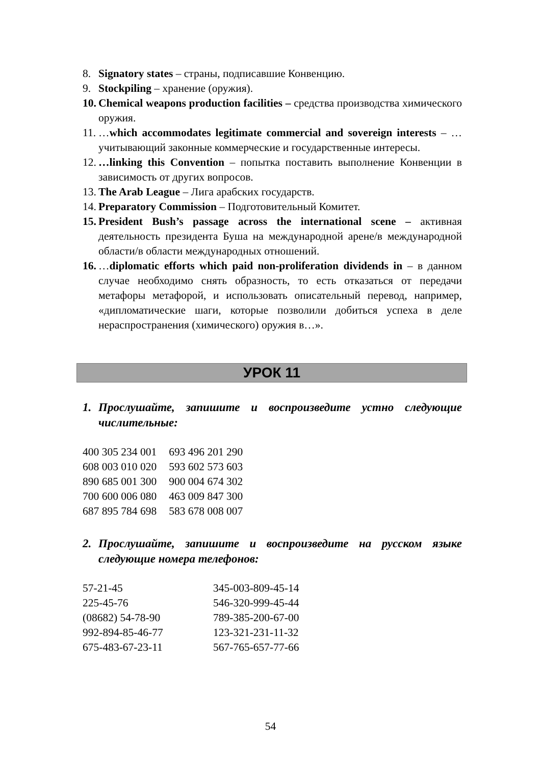8. Signatory states – страны, подписавшие Конвенцию.
9. Stockpiling – хранение (оружия).
10. Chemical weapons production facilities – средства производства химического оружия.
11. …which accommodates legitimate commercial and sovereign interests – …учитывающий законные коммерческие и государственные интересы.
12. …linking this Convention – попытка поставить выполнение Конвенции в зависимость от других вопросов.
13. The Arab League – Лига арабских государств.
14. Preparatory Commission – Подготовительный Комитет.
15. President Bush’s passage across the international scene – активная деятельность президента Буша на международной арене/в международной области/в области международных отношений.
16. …diplomatic efforts which paid non-proliferation dividends in – в данном случае необходимо снять образность, то есть отказаться от передачи метафоры метафорой, и использовать описательный перевод, например, «дипломатические шаги, которые позволили добиться успеха в деле нераспространения (химического) оружия в…».
УРОК 11
1. Прослушайте, запишите и воспроизведите устно следующие числительные:
| 400 305 234 001 | 693 496 201 290 |
| 608 003 010 020 | 593 602 573 603 |
| 890 685 001 300 | 900 004 674 302 |
| 700 600 006 080 | 463 009 847 300 |
| 687 895 784 698 | 583 678 008 007 |
2. Прослушайте, запишите и воспроизведите на русском языке следующие номера телефонов:
| 57-21-45 | 345-003-809-45-14 |
| 225-45-76 | 546-320-999-45-44 |
| (08682) 54-78-90 | 789-385-200-67-00 |
| 992-894-85-46-77 | 123-321-231-11-32 |
| 675-483-67-23-11 | 567-765-657-77-66 |
54